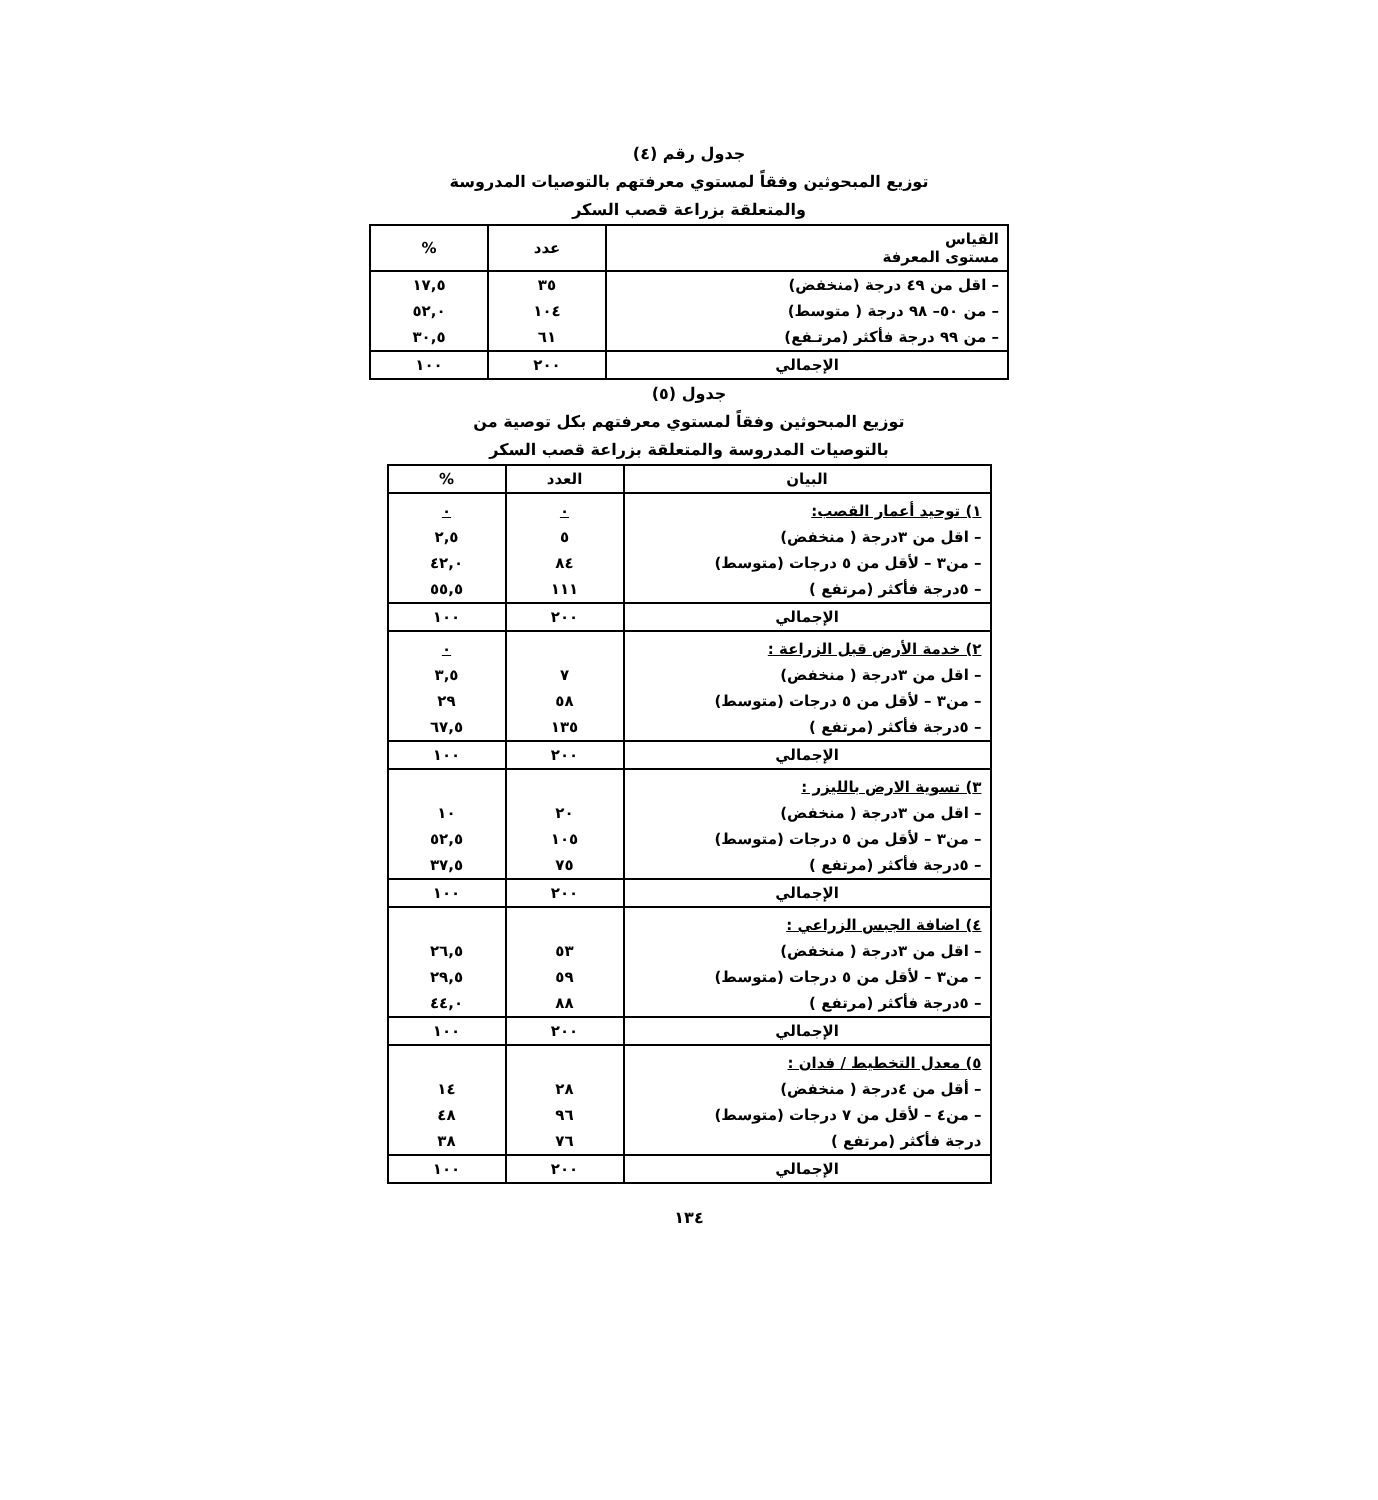جدول رقم (٤)
توزيع المبحوثين وفقاً لمستوي معرفتهم بالتوصيات المدروسة
والمتعلقة بزراعة قصب السكر
| القياس مستوى المعرفة | عدد | % |
| --- | --- | --- |
| – اقل من ٤٩ درجة (منخفض) | ٣٥ | ١٧,٥ |
| – من ٥٠– ٩٨ درجة ( متوسط) | ١٠٤ | ٥٢,٠ |
| – من ٩٩ درجة فأكثر (مرتـفع) | ٦١ | ٣٠,٥ |
| الإجمالي | ٢٠٠ | ١٠٠ |
جدول (٥)
توزيع المبحوثين وفقاً لمستوي معرفتهم بكل توصية من
بالتوصيات المدروسة والمتعلقة بزراعة قصب السكر
| البيان | العدد | % |
| --- | --- | --- |
| ١) توحيد أعمار القصب: | ٠ | ٠ |
| – اقل من ٣درجة ( منخفض) | ٥ | ٢,٥ |
| – من٣ – لأقل من ٥ درجات (متوسط) | ٨٤ | ٤٢,٠ |
| – ٥درجة فأكثر (مرتفع ) | ١١١ | ٥٥,٥ |
| الإجمالي | ٢٠٠ | ١٠٠ |
| ٢) خدمة الأرض قبل الزراعة : | | ٠ |
| – اقل من ٣درجة ( منخفض) | ٧ | ٣,٥ |
| – من٣ – لأقل من ٥ درجات (متوسط) | ٥٨ | ٢٩ |
| – ٥درجة فأكثر (مرتفع ) | ١٣٥ | ٦٧,٥ |
| الإجمالي | ٢٠٠ | ١٠٠ |
| ٣) تسوية الارض بالليزر : | | |
| – اقل من ٣درجة ( منخفض) | ٢٠ | ١٠ |
| – من٣ – لأقل من ٥ درجات (متوسط) | ١٠٥ | ٥٢,٥ |
| – ٥درجة فأكثر (مرتفع ) | ٧٥ | ٣٧,٥ |
| الإجمالي | ٢٠٠ | ١٠٠ |
| ٤) اضافة الجبس الزراعي : | | |
| – اقل من ٣درجة ( منخفض) | ٥٣ | ٢٦,٥ |
| – من٣ – لأقل من ٥ درجات (متوسط) | ٥٩ | ٢٩,٥ |
| – ٥درجة فأكثر (مرتفع ) | ٨٨ | ٤٤,٠ |
| الإجمالي | ٢٠٠ | ١٠٠ |
| ٥) معدل التخطيط / فدان : | | |
| – أقل من ٤درجة ( منخفض) | ٢٨ | ١٤ |
| – من٤ – لأقل من ٧ درجات (متوسط) | ٩٦ | ٤٨ |
| درجة فأكثر (مرتفع ) | ٧٦ | ٣٨ |
| الإجمالي | ٢٠٠ | ١٠٠ |
١٣٤